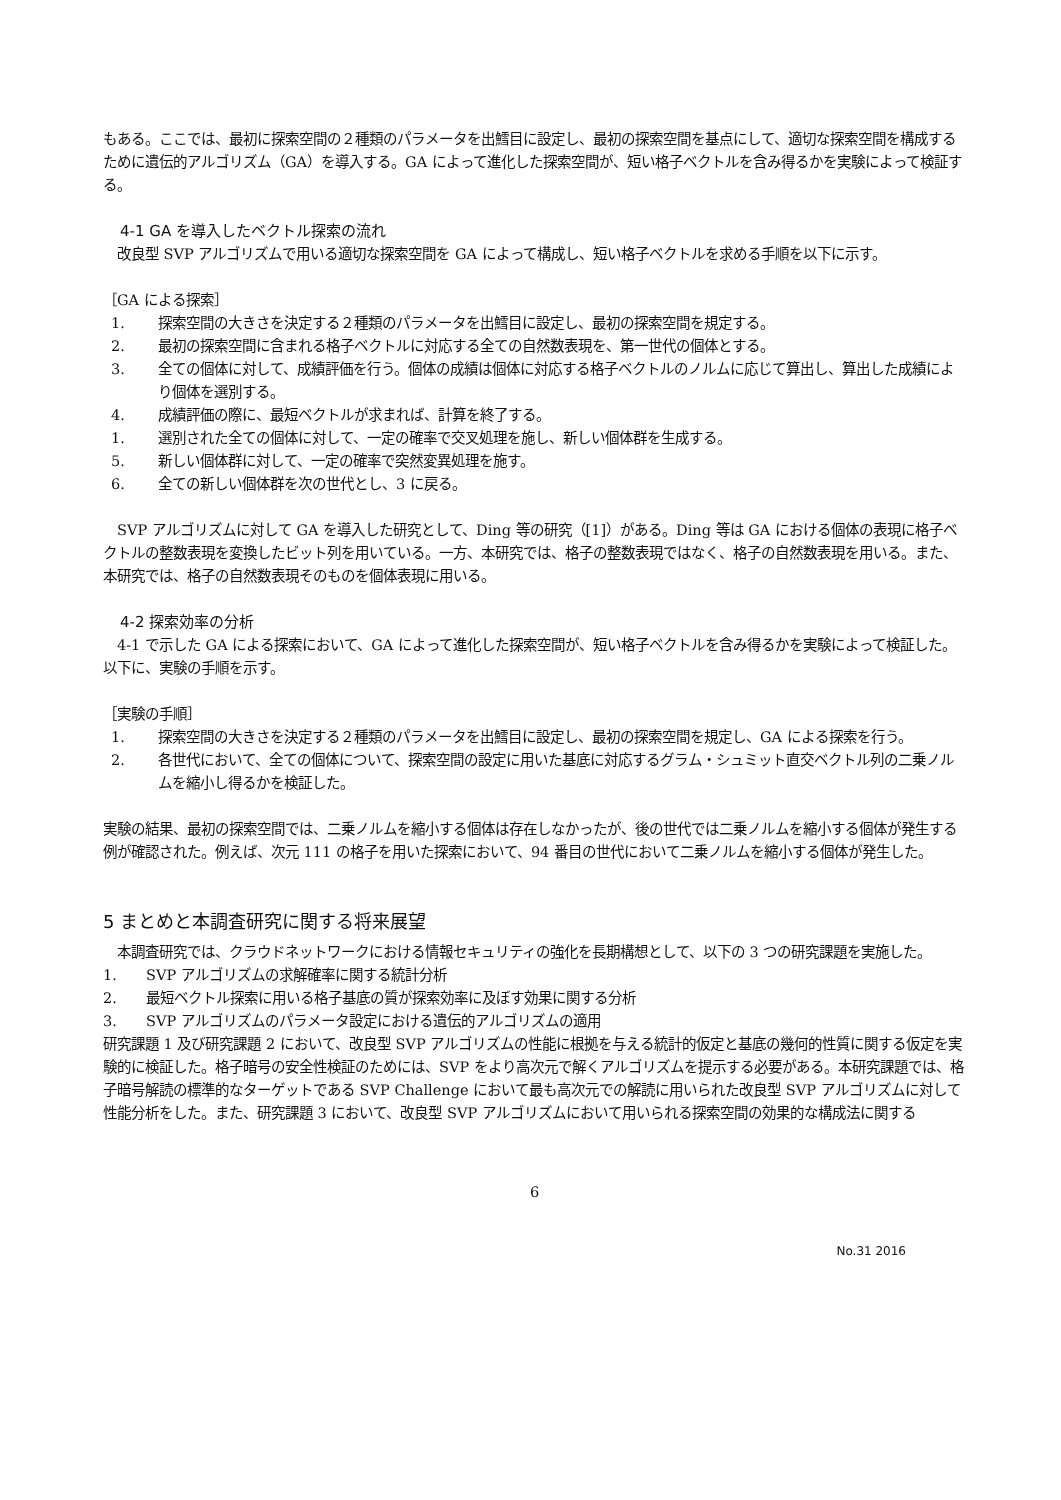もある。ここでは、最初に探索空間の２種類のパラメータを出鱈目に設定し、最初の探索空間を基点にして、適切な探索空間を構成するために遺伝的アルゴリズム（GA）を導入する。GA によって進化した探索空間が、短い格子ベクトルを含み得るかを実験によって検証する。
4-1 GA を導入したベクトル探索の流れ
　改良型 SVP アルゴリズムで用いる適切な探索空間を GA によって構成し、短い格子ベクトルを求める手順を以下に示す。
［GA による探索］
1. 探索空間の大きさを決定する２種類のパラメータを出鱈目に設定し、最初の探索空間を規定する。
2. 最初の探索空間に含まれる格子ベクトルに対応する全ての自然数表現を、第一世代の個体とする。
3. 全ての個体に対して、成績評価を行う。個体の成績は個体に対応する格子ベクトルのノルムに応じて算出し、算出した成績により個体を選別する。
4. 成績評価の際に、最短ベクトルが求まれば、計算を終了する。
1. 選別された全ての個体に対して、一定の確率で交叉処理を施し、新しい個体群を生成する。
5. 新しい個体群に対して、一定の確率で突然変異処理を施す。
6. 全ての新しい個体群を次の世代とし、3 に戻る。
　SVP アルゴリズムに対して GA を導入した研究として、Ding 等の研究（[1]）がある。Ding 等は GA における個体の表現に格子ベクトルの整数表現を変換したビット列を用いている。一方、本研究では、格子の整数表現ではなく、格子の自然数表現を用いる。また、本研究では、格子の自然数表現そのものを個体表現に用いる。
4-2 探索効率の分析
　4-1 で示した GA による探索において、GA によって進化した探索空間が、短い格子ベクトルを含み得るかを実験によって検証した。以下に、実験の手順を示す。
［実験の手順］
1. 探索空間の大きさを決定する２種類のパラメータを出鱈目に設定し、最初の探索空間を規定し、GA による探索を行う。
2. 各世代において、全ての個体について、探索空間の設定に用いた基底に対応するグラム・シュミット直交ベクトル列の二乗ノルムを縮小し得るかを検証した。
実験の結果、最初の探索空間では、二乗ノルムを縮小する個体は存在しなかったが、後の世代では二乗ノルムを縮小する個体が発生する例が確認された。例えば、次元 111 の格子を用いた探索において、94 番目の世代において二乗ノルムを縮小する個体が発生した。
5 まとめと本調査研究に関する将来展望
　本調査研究では、クラウドネットワークにおける情報セキュリティの強化を長期構想として、以下の 3 つの研究課題を実施した。
1. SVP アルゴリズムの求解確率に関する統計分析
2. 最短ベクトル探索に用いる格子基底の質が探索効率に及ぼす効果に関する分析
3. SVP アルゴリズムのパラメータ設定における遺伝的アルゴリズムの適用
研究課題 1 及び研究課題 2 において、改良型 SVP アルゴリズムの性能に根拠を与える統計的仮定と基底の幾何的性質に関する仮定を実験的に検証した。格子暗号の安全性検証のためには、SVP をより高次元で解くアルゴリズムを提示する必要がある。本研究課題では、格子暗号解読の標準的なターゲットである SVP Challenge において最も高次元での解読に用いられた改良型 SVP アルゴリズムに対して性能分析をした。また、研究課題 3 において、改良型 SVP アルゴリズムにおいて用いられる探索空間の効果的な構成法に関する
6
No.31 2016